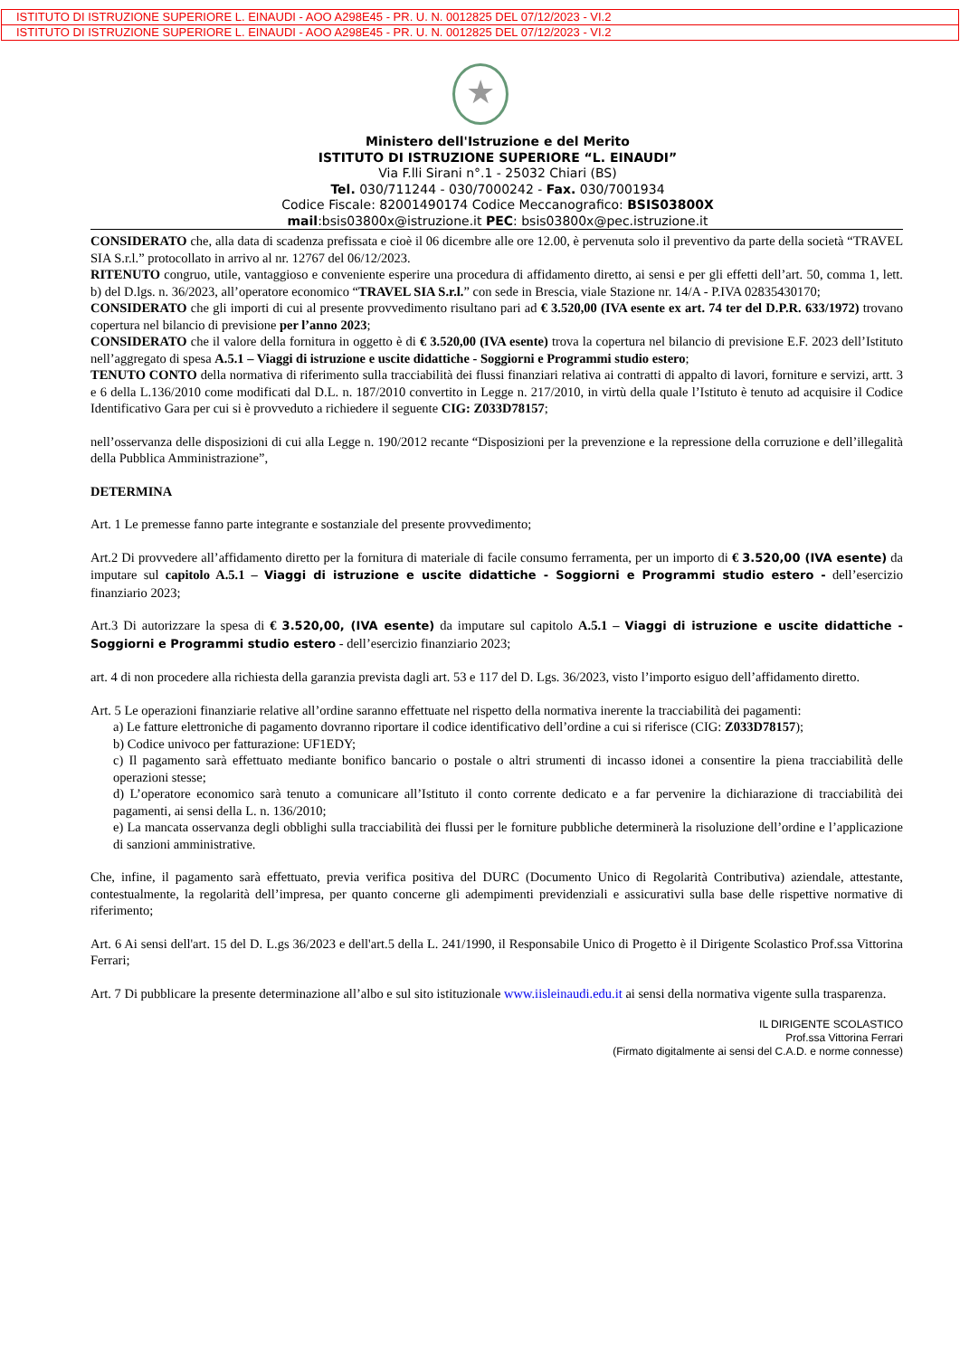ISTITUTO DI ISTRUZIONE SUPERIORE L. EINAUDI - AOO A298E45 - PR. U. N. 0012825 DEL 07/12/2023 - VI.2
ISTITUTO DI ISTRUZIONE SUPERIORE L. EINAUDI - AOO A298E45 - PR. U. N. 0012825 DEL 07/12/2023 - VI.2
★
Ministero dell'Istruzione e del Merito
ISTITUTO DI ISTRUZIONE SUPERIORE “L. EINAUDI”
Via F.lli Sirani n°.1 - 25032 Chiari (BS)
Tel. 030/711244 - 030/7000242 - Fax. 030/7001934
Codice Fiscale: 82001490174 Codice Meccanografico: BSIS03800X
mail:bsis03800x@istruzione.it PEC: bsis03800x@pec.istruzione.it
CONSIDERATO che, alla data di scadenza prefissata e cioè il 06 dicembre alle ore 12.00, è pervenuta solo il preventivo da parte della società “TRAVEL SIA S.r.l.” protocollato in arrivo al nr. 12767 del 06/12/2023.
RITENUTO congruo, utile, vantaggioso e conveniente esperire una procedura di affidamento diretto, ai sensi e per gli effetti dell’art. 50, comma 1, lett. b) del D.lgs. n. 36/2023, all’operatore economico “TRAVEL SIA S.r.l.” con sede in Brescia, viale Stazione nr. 14/A - P.IVA 02835430170;
CONSIDERATO che gli importi di cui al presente provvedimento risultano pari ad € 3.520,00 (IVA esente ex art. 74 ter del D.P.R. 633/1972) trovano copertura nel bilancio di previsione per l’anno 2023;
CONSIDERATO che il valore della fornitura in oggetto è di € 3.520,00 (IVA esente) trova la copertura nel bilancio di previsione E.F. 2023 dell’Istituto nell’aggregato di spesa A.5.1 – Viaggi di istruzione e uscite didattiche - Soggiorni e Programmi studio estero;
TENUTO CONTO della normativa di riferimento sulla tracciabilità dei flussi finanziari relativa ai contratti di appalto di lavori, forniture e servizi, artt. 3 e 6 della L.136/2010 come modificati dal D.L. n. 187/2010 convertito in Legge n. 217/2010, in virtù della quale l’Istituto è tenuto ad acquisire il Codice Identificativo Gara per cui si è provveduto a richiedere il seguente CIG: Z033D78157;
nell’osservanza delle disposizioni di cui alla Legge n. 190/2012 recante “Disposizioni per la prevenzione e la repressione della corruzione e dell’illegalità della Pubblica Amministrazione”,
DETERMINA
Art. 1 Le premesse fanno parte integrante e sostanziale del presente provvedimento;
Art.2 Di provvedere all’affidamento diretto per la fornitura di materiale di facile consumo ferramenta, per un importo di € 3.520,00 (IVA esente) da imputare sul capitolo A.5.1 – Viaggi di istruzione e uscite didattiche - Soggiorni e Programmi studio estero - dell’esercizio finanziario 2023;
Art.3 Di autorizzare la spesa di € 3.520,00, (IVA esente) da imputare sul capitolo A.5.1 – Viaggi di istruzione e uscite didattiche - Soggiorni e Programmi studio estero - dell’esercizio finanziario 2023;
art. 4 di non procedere alla richiesta della garanzia prevista dagli art. 53 e 117 del D. Lgs. 36/2023, visto l’importo esiguo dell’affidamento diretto.
Art. 5 Le operazioni finanziarie relative all’ordine saranno effettuate nel rispetto della normativa inerente la tracciabilità dei pagamenti:
a) Le fatture elettroniche di pagamento dovranno riportare il codice identificativo dell’ordine a cui si riferisce (CIG: Z033D78157);
b) Codice univoco per fatturazione: UF1EDY;
c) Il pagamento sarà effettuato mediante bonifico bancario o postale o altri strumenti di incasso idonei a consentire la piena tracciabilità delle operazioni stesse;
d) L’operatore economico sarà tenuto a comunicare all’Istituto il conto corrente dedicato e a far pervenire la dichiarazione di tracciabilità dei pagamenti, ai sensi della L. n. 136/2010;
e) La mancata osservanza degli obblighi sulla tracciabilità dei flussi per le forniture pubbliche determinerà la risoluzione dell’ordine e l’applicazione di sanzioni amministrative.
Che, infine, il pagamento sarà effettuato, previa verifica positiva del DURC (Documento Unico di Regolarità Contributiva) aziendale, attestante, contestualmente, la regolarità dell’impresa, per quanto concerne gli adempimenti previdenziali e assicurativi sulla base delle rispettive normative di riferimento;
Art. 6 Ai sensi dell'art. 15 del D. L.gs 36/2023 e dell'art.5 della L. 241/1990, il Responsabile Unico di Progetto è il Dirigente Scolastico Prof.ssa Vittorina Ferrari;
Art. 7 Di pubblicare la presente determinazione all’albo e sul sito istituzionale www.iisleinaudi.edu.it ai sensi della normativa vigente sulla trasparenza.
IL DIRIGENTE SCOLASTICO
Prof.ssa Vittorina Ferrari
(Firmato digitalmente ai sensi del C.A.D. e norme connesse)